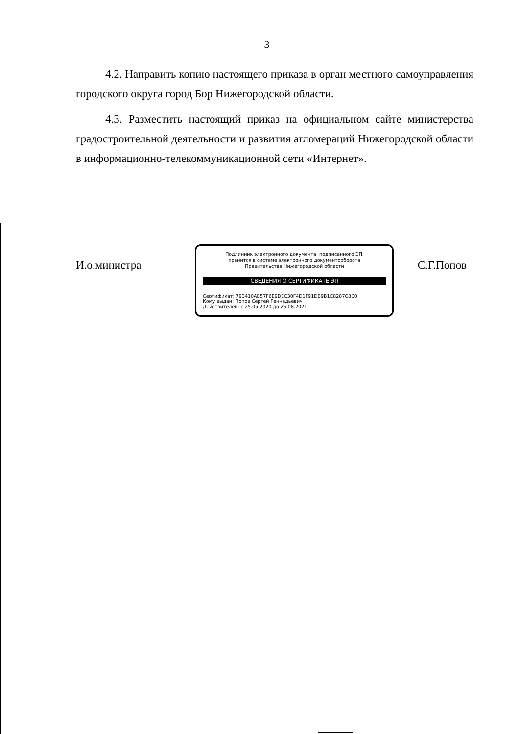3
4.2. Направить копию настоящего приказа в орган местного самоуправления городского округа город Бор Нижегородской области.
4.3. Разместить настоящий приказ на официальном сайте министерства градостроительной деятельности и развития агломераций Нижегородской области в информационно-телекоммуникационной сети «Интернет».
И.о.министра
Подлинник электронного документа, подписанного ЭП,
хранится в системе электронного документооборота
Правительства Нижегородской области
СВЕДЕНИЯ О СЕРТИФИКАТЕ ЭП
Сертификат: 793410AB57F6E9DEC30F4D1F91DB9B1C8287C8C0
Кому выдан: Попов Сергей Геннадьевич
Действителен: с 25.05.2020 до 25.08.2021
С.Г.Попов